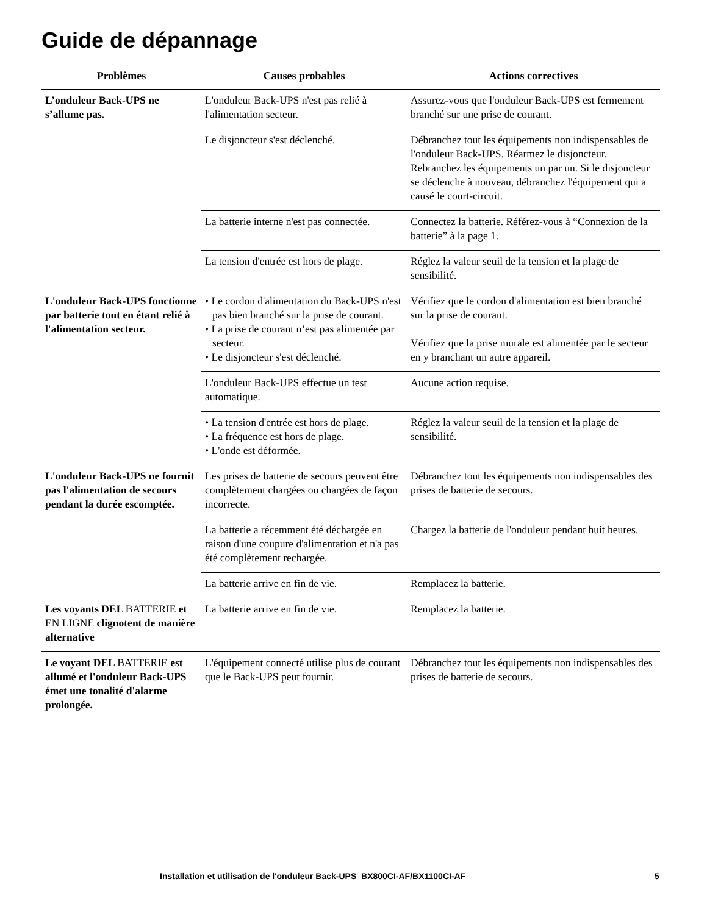Guide de dépannage
| Problèmes | Causes probables | Actions correctives |
| --- | --- | --- |
| L’onduleur Back-UPS ne s’allume pas. | L'onduleur Back-UPS n'est pas relié à l'alimentation secteur. | Assurez-vous que l'onduleur Back-UPS est fermement branché sur une prise de courant. |
| | Le disjoncteur s'est déclenché. | Débranchez tout les équipements non indispensables de l'onduleur Back-UPS. Réarmez le disjoncteur. Rebranchez les équipements un par un. Si le disjoncteur se déclenche à nouveau, débranchez l'équipement qui a causé le court-circuit. |
| | La batterie interne n'est pas connectée. | Connectez la batterie. Référez-vous à “Connexion de la batterie” à la page 1. |
| | La tension d'entrée est hors de plage. | Réglez la valeur seuil de la tension et la plage de sensibilité. |
| L'onduleur Back-UPS fonctionne par batterie tout en étant relié à l'alimentation secteur. | • Le cordon d'alimentation du Back-UPS n'est pas bien branché sur la prise de courant. • La prise de courant n’est pas alimentée par secteur. • Le disjoncteur s'est déclenché. | Vérifiez que le cordon d'alimentation est bien branché sur la prise de courant. Vérifiez que la prise murale est alimentée par le secteur en y branchant un autre appareil. |
| | L'onduleur Back-UPS effectue un test automatique. | Aucune action requise. |
| | • La tension d'entrée est hors de plage. • La fréquence est hors de plage. • L'onde est déformée. | Réglez la valeur seuil de la tension et la plage de sensibilité. |
| L'onduleur Back-UPS ne fournit pas l'alimentation de secours pendant la durée escomptée. | Les prises de batterie de secours peuvent être complètement chargées ou chargées de façon incorrecte. | Débranchez tout les équipements non indispensables des prises de batterie de secours. |
| | La batterie a récemment été déchargée en raison d'une coupure d'alimentation et n'a pas été complètement rechargée. | Chargez la batterie de l'onduleur pendant huit heures. |
| | La batterie arrive en fin de vie. | Remplacez la batterie. |
| Les voyants DEL BATTERIE et EN LIGNE clignotent de manière alternative | La batterie arrive en fin de vie. | Remplacez la batterie. |
| Le voyant DEL BATTERIE est allumé et l'onduleur Back-UPS émet une tonalité d'alarme prolongée. | L'équipement connecté utilise plus de courant que le Back-UPS peut fournir. | Débranchez tout les équipements non indispensables des prises de batterie de secours. |
Installation et utilisation de l'onduleur Back-UPS BX800CI-AF/BX1100CI-AF 5